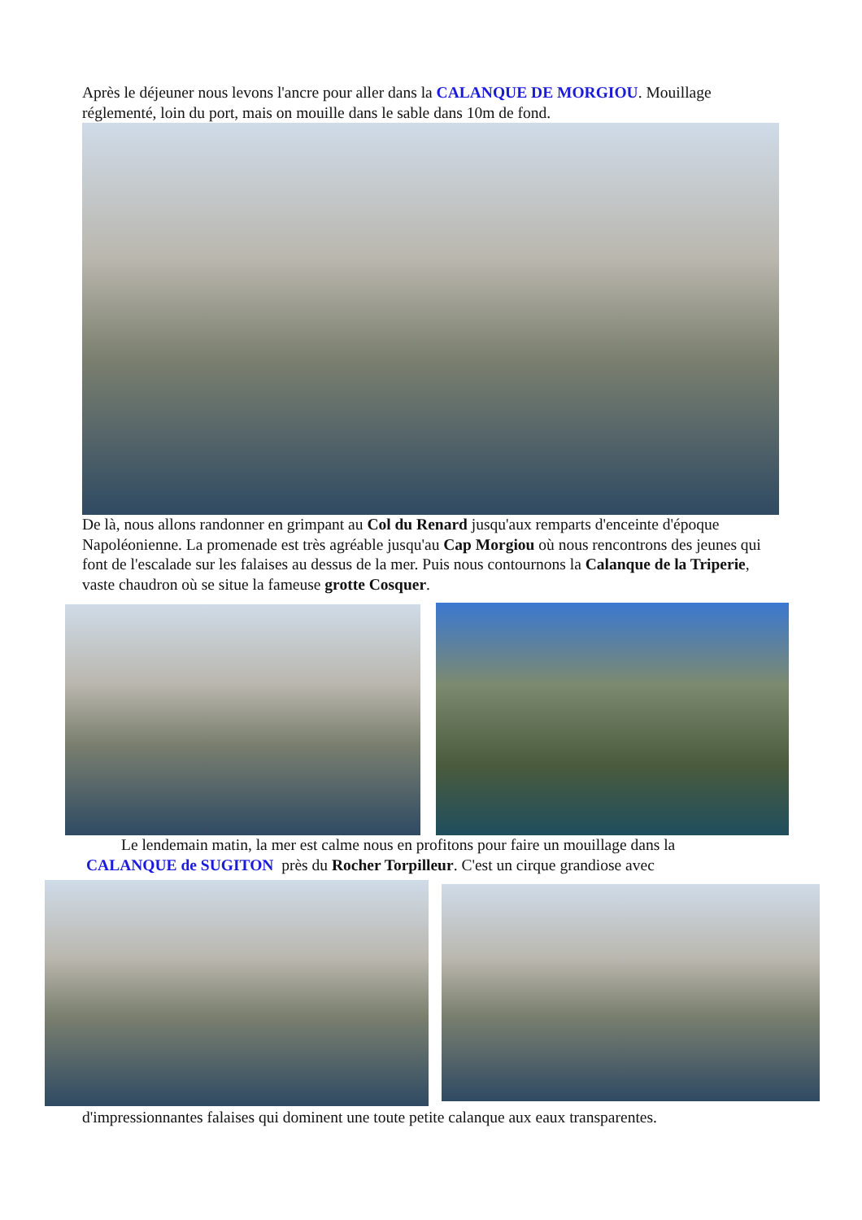Après le déjeuner nous levons l'ancre pour aller dans la CALANQUE DE MORGIOU. Mouillage réglementé, loin du port, mais on mouille dans le sable dans 10m de fond.
De là, nous allons randonner en grimpant au Col du Renard jusqu'aux remparts d'enceinte d'époque Napoléonienne. La promenade est très agréable jusqu'au Cap Morgiou où nous rencontrons des jeunes qui font de l'escalade sur les falaises au dessus de la mer. Puis nous contournons la Calanque de la Triperie, vaste chaudron où se situe la fameuse grotte Cosquer.
Le lendemain matin, la mer est calme nous en profitons pour faire un mouillage dans la
CALANQUE de SUGITON près du Rocher Torpilleur. C'est un cirque grandiose avec
d'impressionnantes falaises qui dominent une toute petite calanque aux eaux transparentes.